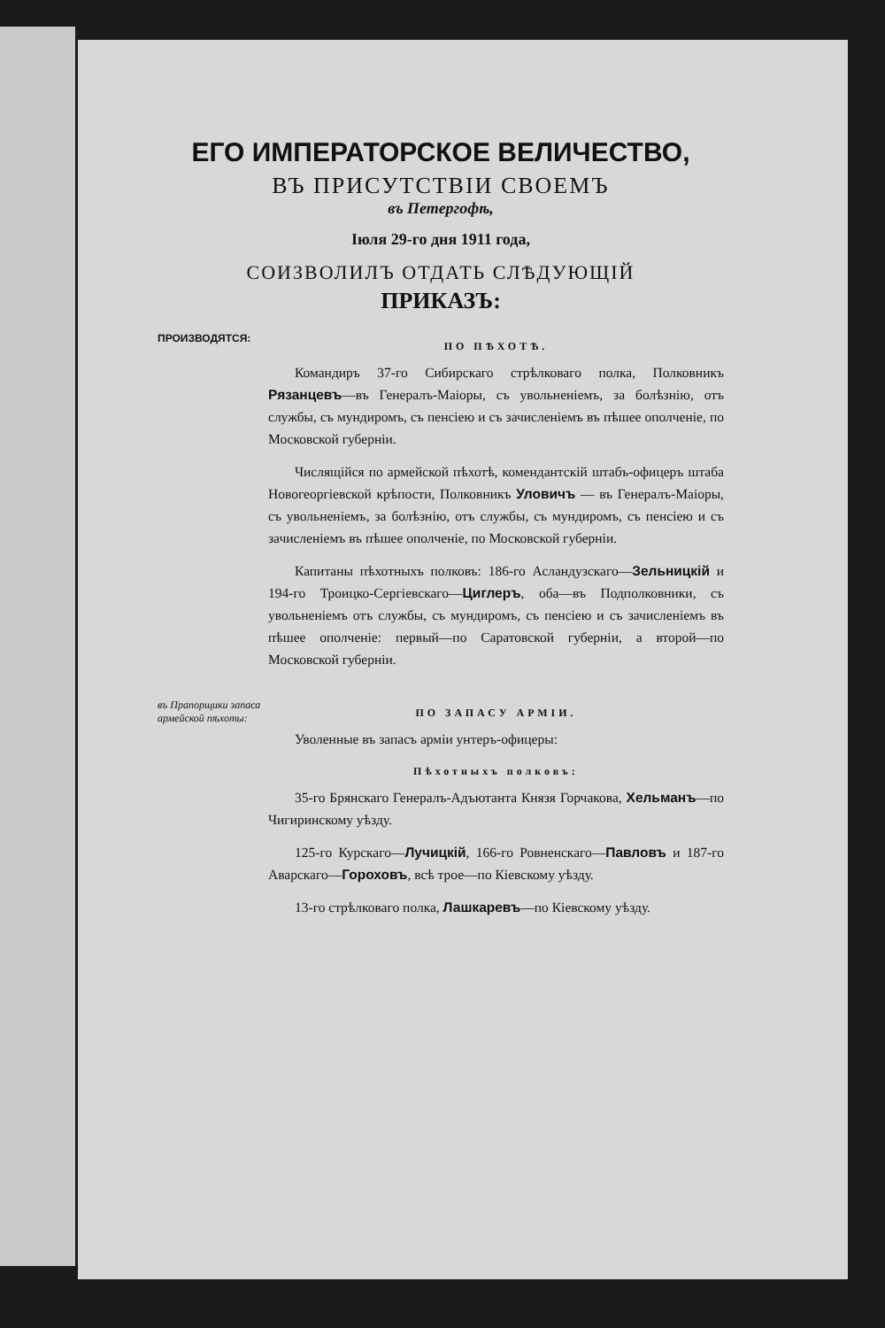ЕГО ИМПЕРАТОРСКОЕ ВЕЛИЧЕСТВО,
ВЪ ПРИСУТСТВІИ СВОЕМЪ
въ Петергофѣ,
Іюля 29-го дня 1911 года,
СОИЗВОЛИЛЪ ОТДАТЬ СЛѢДУЮЩІЙ
ПРИКАЗЪ:
ПРОИЗВОДЯТСЯ:
ПО ПѢХОТѢ.
Командиръ 37-го Сибирскаго стрѣлковаго полка, Полковникъ Рязанцевъ—въ Генералъ-Маіоры, съ увольненіемъ, за болѣзнію, отъ службы, съ мундиромъ, съ пенсіею и съ зачисленіемъ въ пѣшее ополченіе, по Московской губерніи.
Числящійся по армейской пѣхотѣ, комендантскій штабъ-офицеръ штаба Новогеоргіевской крѣпости, Полковникъ Уловичъ — въ Генералъ-Маіоры, съ увольненіемъ, за болѣзнію, отъ службы, съ мундиромъ, съ пенсіею и съ зачисленіемъ въ пѣшее ополченіе, по Московской губерніи.
Капитаны пѣхотныхъ полковъ: 186-го Асландузскаго—Зельницкій и 194-го Троицко-Сергіевскаго—Циглеръ, оба—въ Подполковники, съ увольненіемъ отъ службы, съ мундиромъ, съ пенсіею и съ зачисленіемъ въ пѣшее ополченіе: первый—по Саратовской губерніи, а второй—по Московской губерніи.
въ Прапорщики запаса армейской пѣхоты:
ПО ЗАПАСУ АРМІИ.
Уволенные въ запасъ арміи унтеръ-офицеры:
Пѣхотныхъ полковъ:
35-го Брянскаго Генералъ-Адъютанта Князя Горчакова, Хельманъ—по Чигиринскому уѣзду.
125-го Курскаго—Лучицкій, 166-го Ровненскаго—Павловъ и 187-го Аварскаго—Гороховъ, всѣ трое—по Кіевскому уѣзду.
13-го стрѣлковаго полка, Лашкаревъ—по Кіевскому уѣзду.